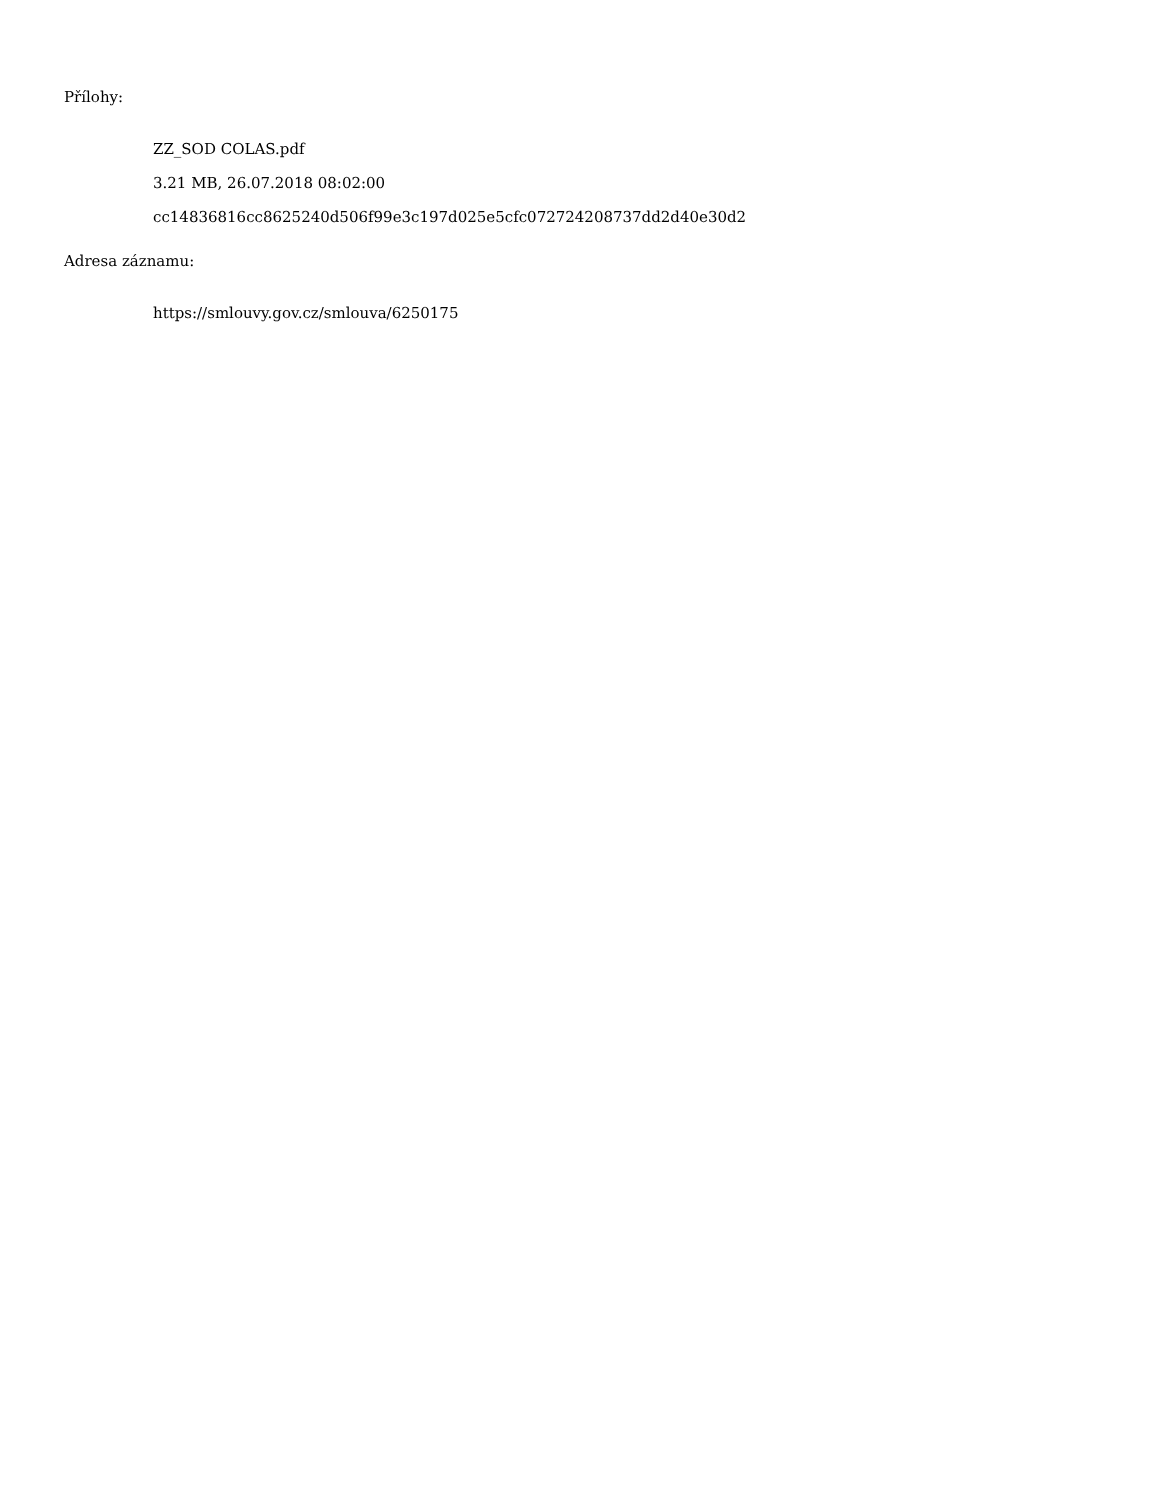Přílohy:
ZZ_SOD COLAS.pdf
3.21 MB, 26.07.2018 08:02:00
cc14836816cc8625240d506f99e3c197d025e5cfc072724208737dd2d40e30d2
Adresa záznamu:
https://smlouvy.gov.cz/smlouva/6250175